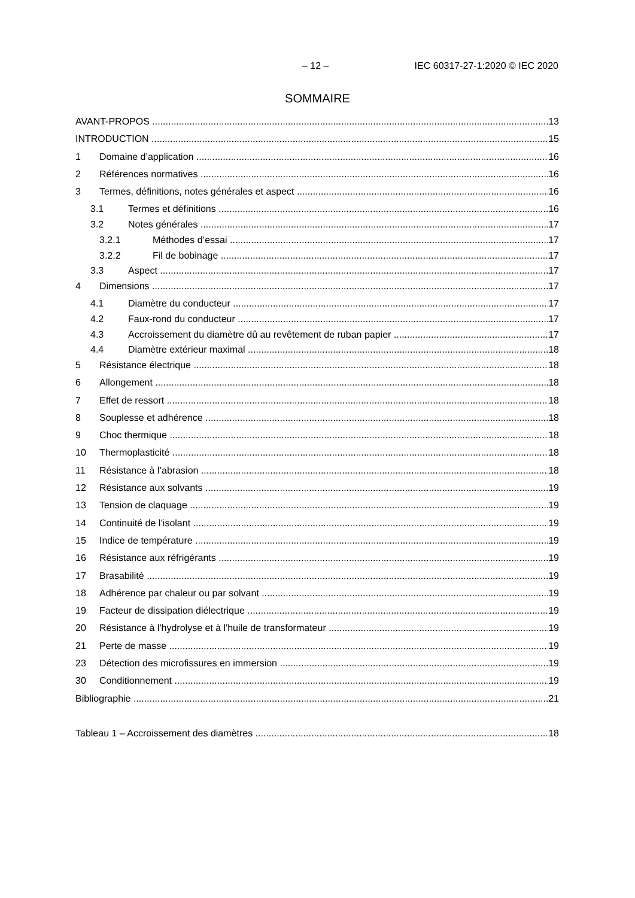– 12 – IEC 60317-27-1:2020 © IEC 2020
SOMMAIRE
AVANT-PROPOS 13
INTRODUCTION 15
1 Domaine d’application 16
2 Références normatives 16
3 Termes, définitions, notes générales et aspect 16
3.1 Termes et définitions 16
3.2 Notes générales 17
3.2.1 Méthodes d’essai 17
3.2.2 Fil de bobinage 17
3.3 Aspect 17
4 Dimensions 17
4.1 Diamètre du conducteur 17
4.2 Faux-rond du conducteur 17
4.3 Accroissement du diamètre dû au revêtement de ruban papier 17
4.4 Diamètre extérieur maximal 18
5 Résistance électrique 18
6 Allongement 18
7 Effet de ressort 18
8 Souplesse et adhérence 18
9 Choc thermique 18
10 Thermoplasticité 18
11 Résistance à l’abrasion 18
12 Résistance aux solvants 19
13 Tension de claquage 19
14 Continuité de l’isolant 19
15 Indice de température 19
16 Résistance aux réfrigérants 19
17 Brasabilité 19
18 Adhérence par chaleur ou par solvant 19
19 Facteur de dissipation diélectrique 19
20 Résistance à l'hydrolyse et à l'huile de transformateur 19
21 Perte de masse 19
23 Détection des microfissures en immersion 19
30 Conditionnement 19
Bibliographie 21
Tableau 1 – Accroissement des diamètres 18